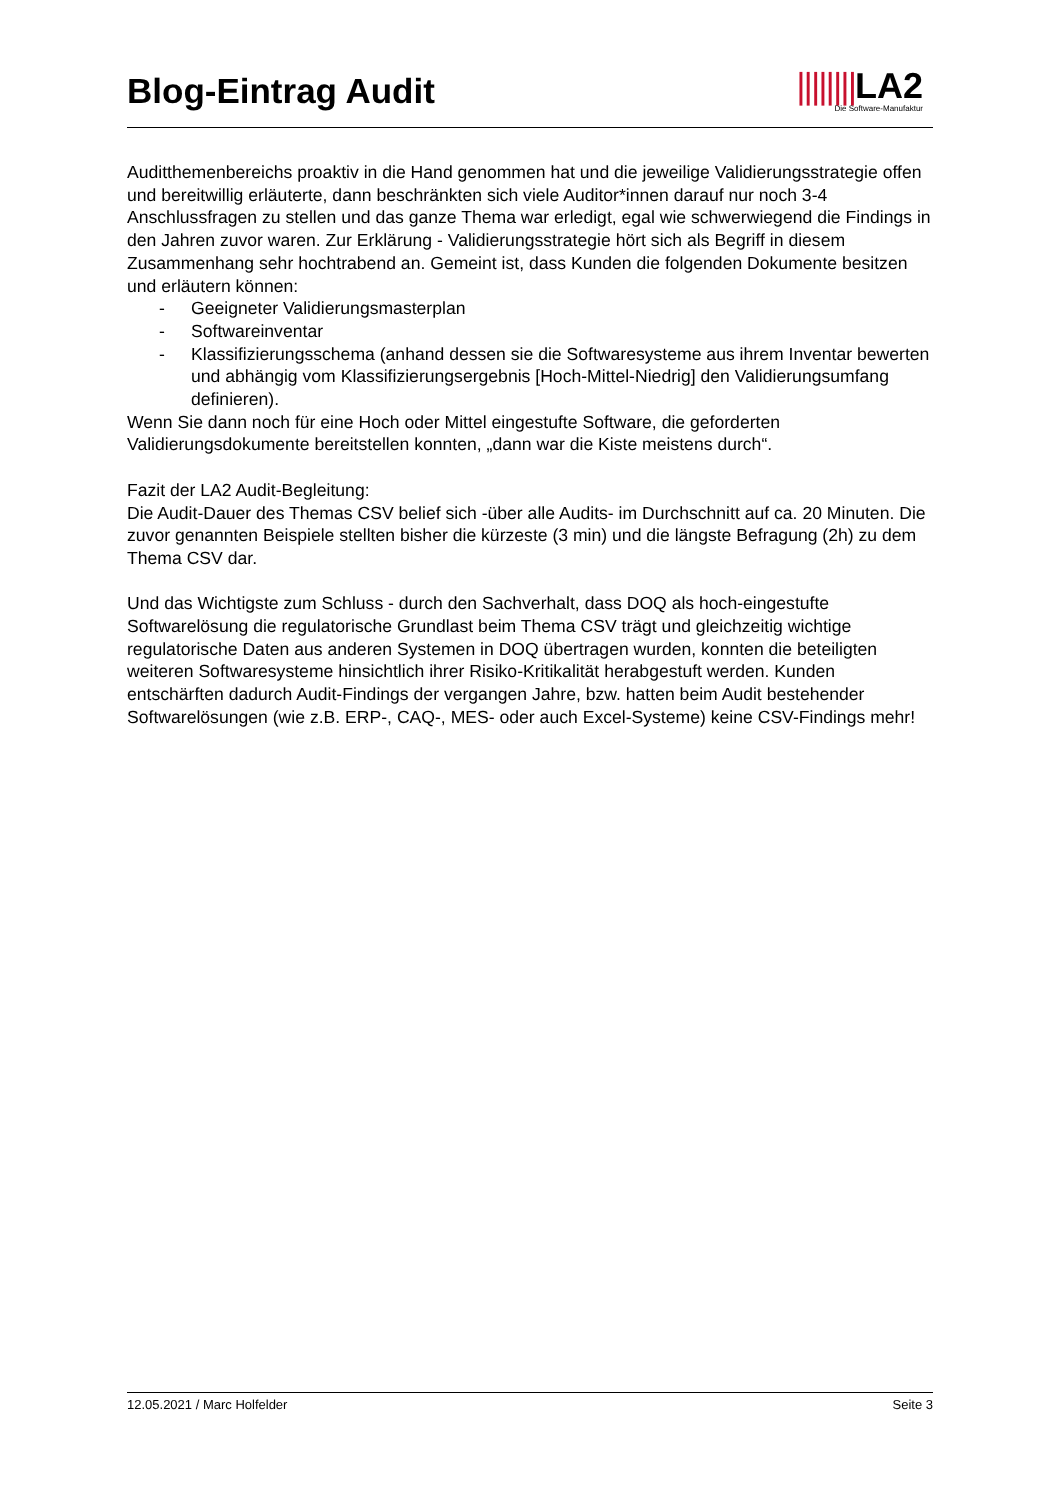Blog-Eintrag Audit
||||||||LA2
Die Software-Manufaktur
Auditthemenbereichs proaktiv in die Hand genommen hat und die jeweilige Validierungsstrategie offen und bereitwillig erläuterte, dann beschränkten sich viele Auditor*innen darauf nur noch 3-4 Anschlussfragen zu stellen und das ganze Thema war erledigt, egal wie schwerwiegend die Findings in den Jahren zuvor waren. Zur Erklärung - Validierungsstrategie hört sich als Begriff in diesem Zusammenhang sehr hochtrabend an. Gemeint ist, dass Kunden die folgenden Dokumente besitzen und erläutern können:
- Geeigneter Validierungsmasterplan
- Softwareinventar
- Klassifizierungsschema (anhand dessen sie die Softwaresysteme aus ihrem Inventar bewerten und abhängig vom Klassifizierungsergebnis [Hoch-Mittel-Niedrig] den Validierungsumfang definieren).
Wenn Sie dann noch für eine Hoch oder Mittel eingestufte Software, die geforderten Validierungsdokumente bereitstellen konnten, „dann war die Kiste meistens durch“.
Fazit der LA2 Audit-Begleitung:
Die Audit-Dauer des Themas CSV belief sich -über alle Audits- im Durchschnitt auf ca. 20 Minuten. Die zuvor genannten Beispiele stellten bisher die kürzeste (3 min) und die längste Befragung (2h) zu dem Thema CSV dar.
Und das Wichtigste zum Schluss - durch den Sachverhalt, dass DOQ als hoch-eingestufte Softwarelösung die regulatorische Grundlast beim Thema CSV trägt und gleichzeitig wichtige regulatorische Daten aus anderen Systemen in DOQ übertragen wurden, konnten die beteiligten weiteren Softwaresysteme hinsichtlich ihrer Risiko-Kritikalität herabgestuft werden. Kunden entschärften dadurch Audit-Findings der vergangen Jahre, bzw. hatten beim Audit bestehender Softwarelösungen (wie z.B. ERP-, CAQ-, MES- oder auch Excel-Systeme) keine CSV-Findings mehr!
12.05.2021 / Marc Holfelder Seite 3